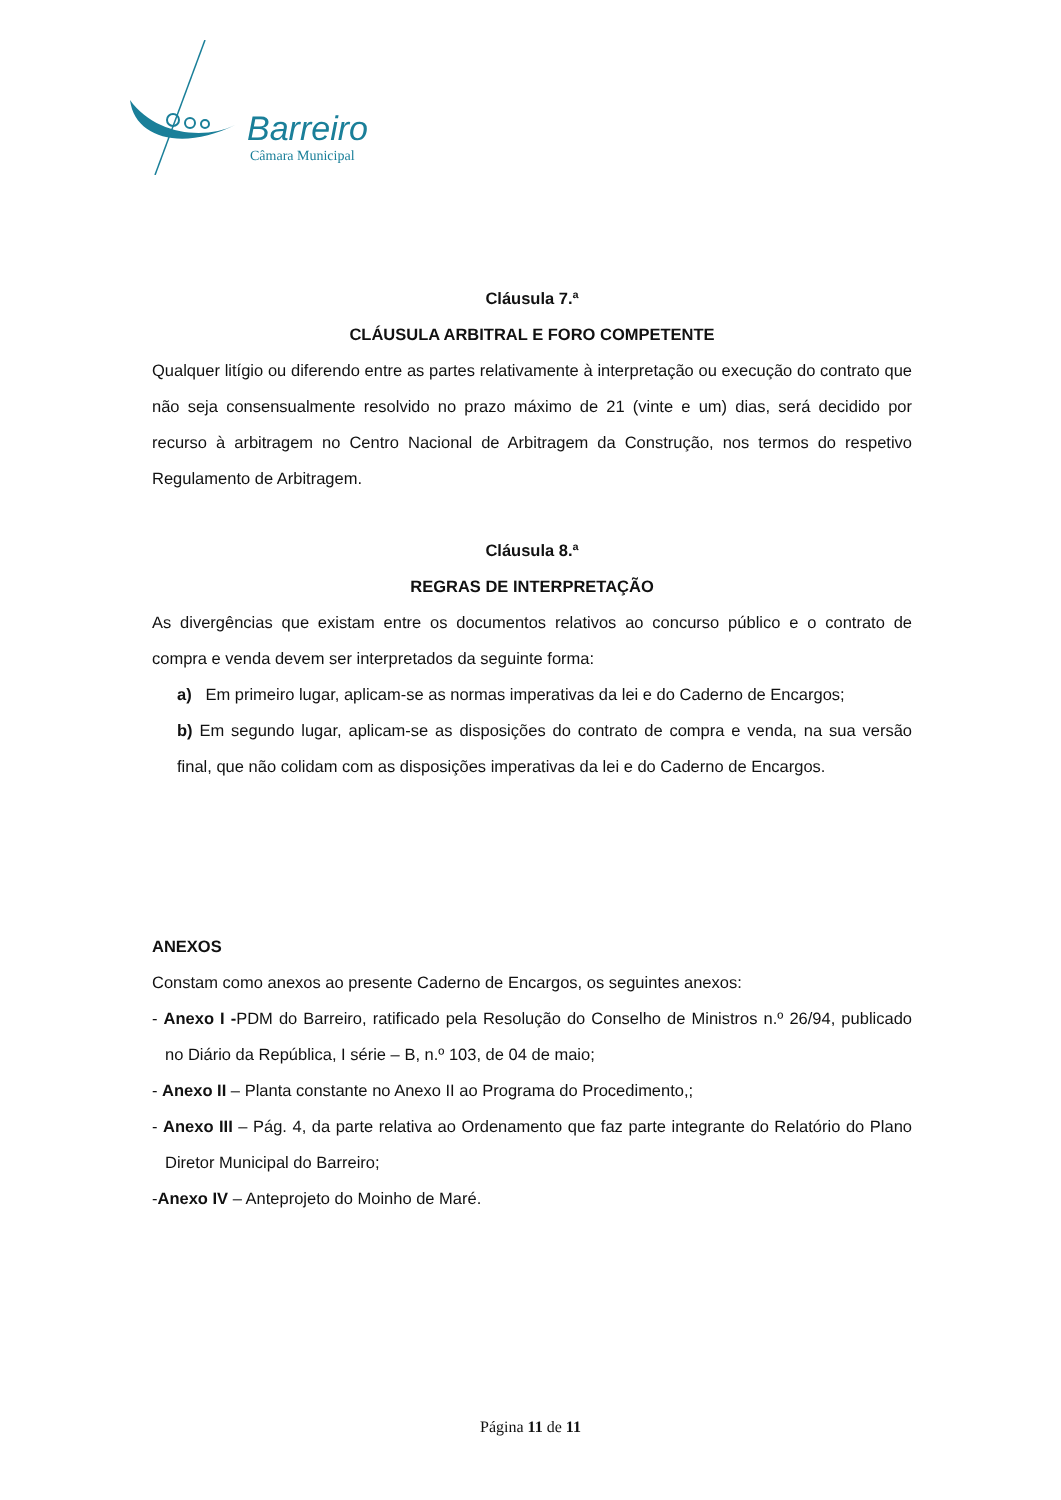Barreiro
Câmara Municipal
Cláusula 7.ª
CLÁUSULA ARBITRAL E FORO COMPETENTE
Qualquer litígio ou diferendo entre as partes relativamente à interpretação ou execução do contrato que não seja consensualmente resolvido no prazo máximo de 21 (vinte e um) dias, será decidido por recurso à arbitragem no Centro Nacional de Arbitragem da Construção, nos termos do respetivo Regulamento de Arbitragem.
Cláusula 8.ª
REGRAS DE INTERPRETAÇÃO
As divergências que existam entre os documentos relativos ao concurso público e o contrato de compra e venda devem ser interpretados da seguinte forma:
a) Em primeiro lugar, aplicam-se as normas imperativas da lei e do Caderno de Encargos;
b) Em segundo lugar, aplicam-se as disposições do contrato de compra e venda, na sua versão final, que não colidam com as disposições imperativas da lei e do Caderno de Encargos.
ANEXOS
Constam como anexos ao presente Caderno de Encargos, os seguintes anexos:
- Anexo I -PDM do Barreiro, ratificado pela Resolução do Conselho de Ministros n.º 26/94, publicado no Diário da República, I série – B, n.º 103, de 04 de maio;
- Anexo II – Planta constante no Anexo II ao Programa do Procedimento,;
- Anexo III – Pág. 4, da parte relativa ao Ordenamento que faz parte integrante do Relatório do Plano Diretor Municipal do Barreiro;
-Anexo IV – Anteprojeto do Moinho de Maré.
Página 11 de 11